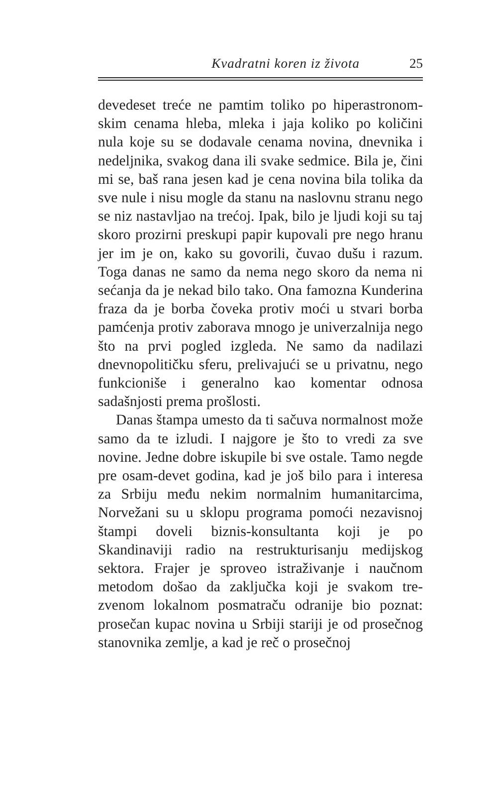Kvadratni koren iz života 25
devedeset treće ne pamtim toliko po hiperastronom­skim cenama hleba, mleka i jaja koliko po količini nula koje su se dodavale cenama novina, dnevnika i nedeljnika, svakog dana ili svake sedmice. Bila je, čini mi se, baš rana jesen kad je cena novina bila tolika da sve nule i nisu mogle da stanu na naslovnu stranu nego se niz nastavljao na trećoj. Ipak, bilo je ljudi koji su taj skoro prozirni preskupi papir kupovali pre nego hranu jer im je on, kako su govorili, čuvao dušu i razum. Toga danas ne samo da nema nego skoro da nema ni sećanja da je nekad bilo tako. Ona famozna Kunderina fraza da je borba čoveka protiv moći u stvari borba pamćenja protiv zaborava mnogo je univerzalnija nego što na prvi pogled izgleda. Ne samo da nadilazi dnevnopolitičku sferu, prelivajući se u privatnu, nego funkcioniše i generalno kao komen­tar odnosa sadašnjosti prema prošlosti.
Danas štampa umesto da ti sačuva normalnost može samo da te izludi. I najgore je što to vredi za sve novine. Jedne dobre iskupile bi sve ostale. Tamo negde pre osam-devet godina, kad je još bilo para i interesa za Srbiju među nekim normalnim humani­tarcima, Norvežani su u sklopu programa pomoći nezavisnoj štampi doveli biznis-konsultanta koji je po Skandinaviji radio na restrukturisanju medijskog sektora. Frajer je sproveo istraživanje i naučnom metodom došao da zaključka koji je svakom tre­zvenom lokalnom posmatraču odranije bio poznat: prosečan kupac novina u Srbiji stariji je od pro­sečnog stanovnika zemlje, a kad je reč o prosečnoj